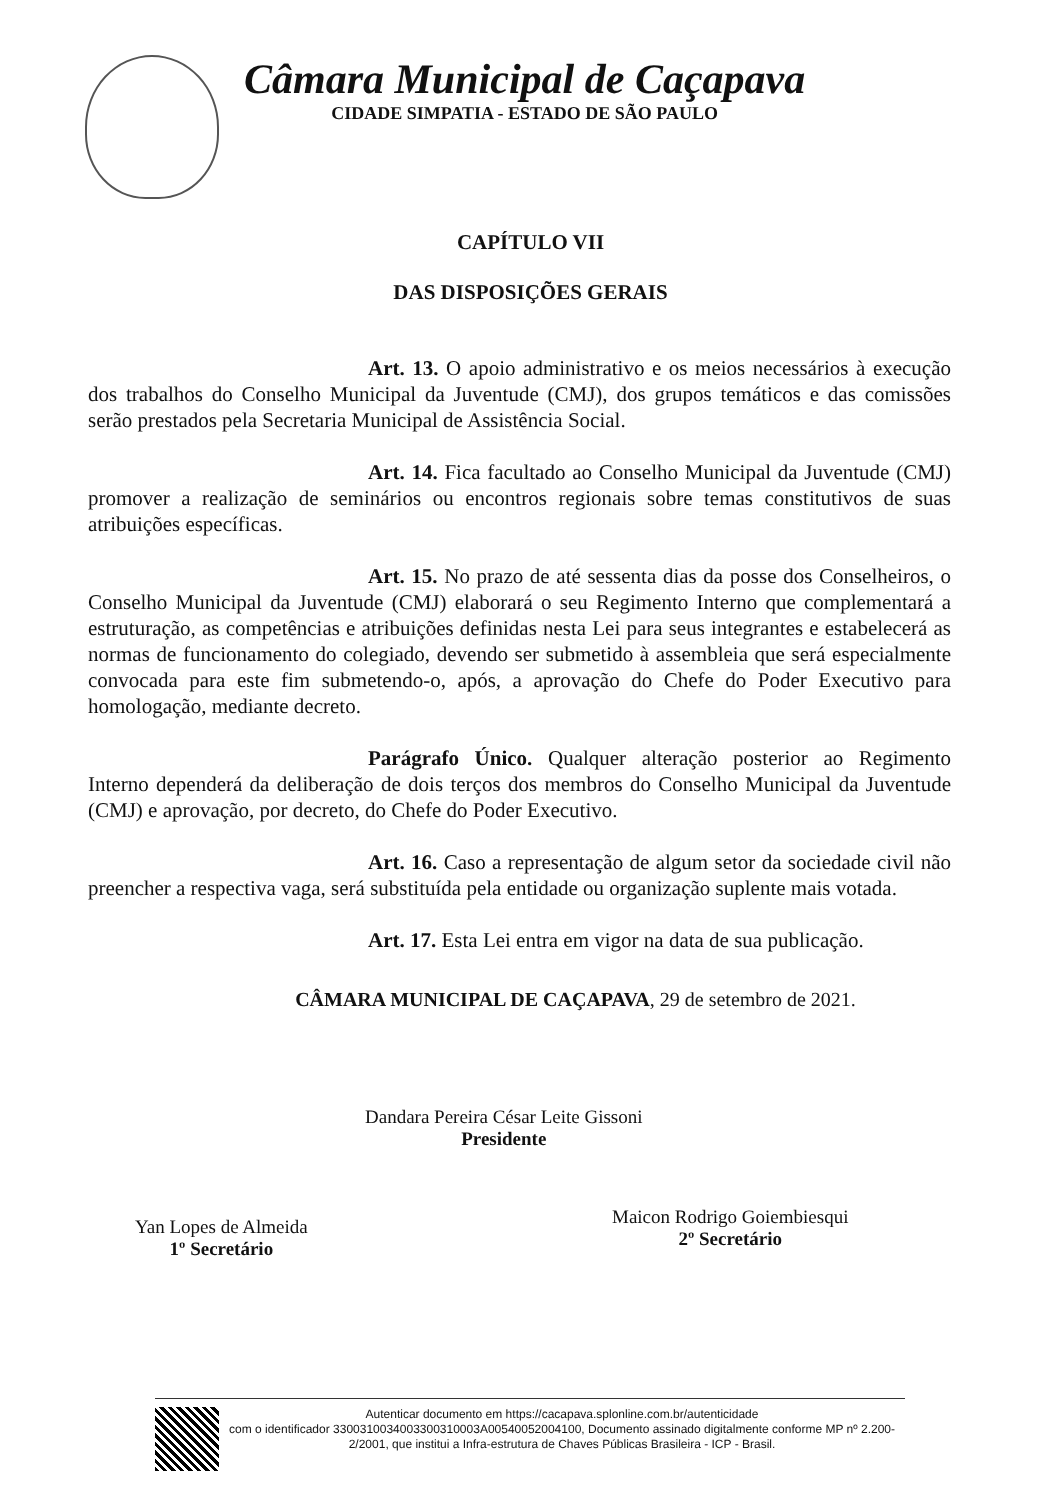Câmara Municipal de Caçapava
CIDADE SIMPATIA - ESTADO DE SÃO PAULO
CAPÍTULO VII
DAS DISPOSIÇÕES GERAIS
Art. 13. O apoio administrativo e os meios necessários à execução dos trabalhos do Conselho Municipal da Juventude (CMJ), dos grupos temáticos e das comissões serão prestados pela Secretaria Municipal de Assistência Social.
Art. 14. Fica facultado ao Conselho Municipal da Juventude (CMJ) promover a realização de seminários ou encontros regionais sobre temas constitutivos de suas atribuições específicas.
Art. 15. No prazo de até sessenta dias da posse dos Conselheiros, o Conselho Municipal da Juventude (CMJ) elaborará o seu Regimento Interno que complementará a estruturação, as competências e atribuições definidas nesta Lei para seus integrantes e estabelecerá as normas de funcionamento do colegiado, devendo ser submetido à assembleia que será especialmente convocada para este fim submetendo-o, após, a aprovação do Chefe do Poder Executivo para homologação, mediante decreto.
Parágrafo Único. Qualquer alteração posterior ao Regimento Interno dependerá da deliberação de dois terços dos membros do Conselho Municipal da Juventude (CMJ) e aprovação, por decreto, do Chefe do Poder Executivo.
Art. 16. Caso a representação de algum setor da sociedade civil não preencher a respectiva vaga, será substituída pela entidade ou organização suplente mais votada.
Art. 17. Esta Lei entra em vigor na data de sua publicação.
CÂMARA MUNICIPAL DE CAÇAPAVA, 29 de setembro de 2021.
Dandara Pereira César Leite Gissoni
Presidente
Yan Lopes de Almeida
1º Secretário
Maicon Rodrigo Goiembiesqui
2º Secretário
Autenticar documento em https://cacapava.splonline.com.br/autenticidade
com o identificador 3300310034003300310003A00540052004100, Documento assinado digitalmente conforme MP nº 2.200-2/2001, que institui a Infra-estrutura de Chaves Públicas Brasileira - ICP - Brasil.